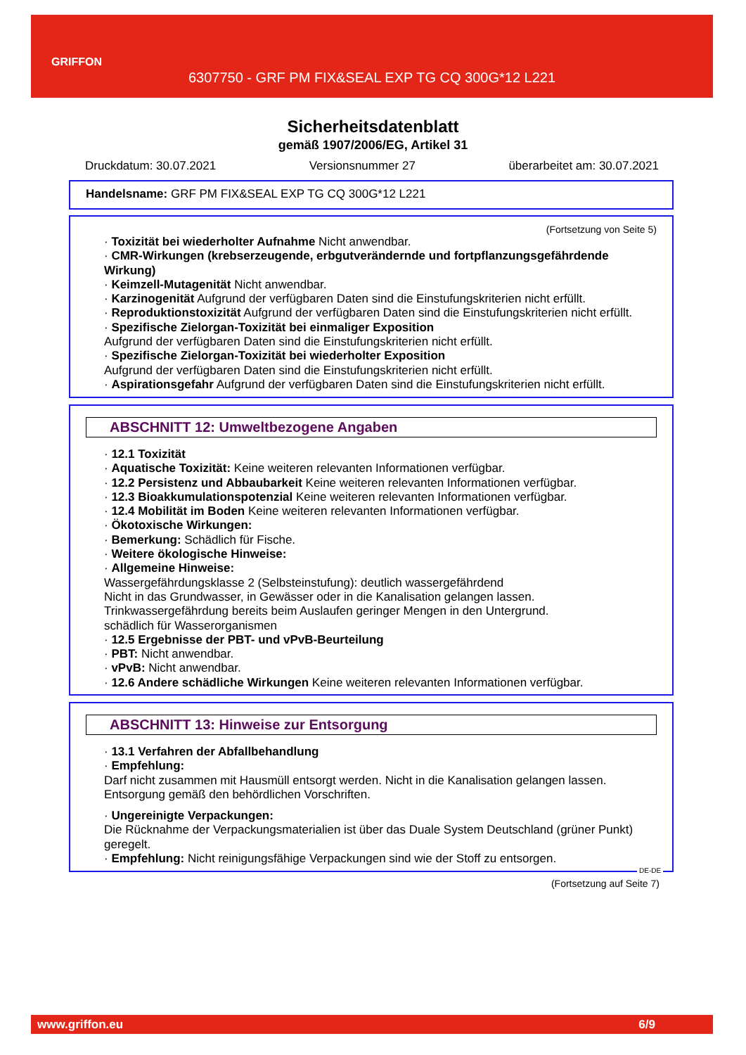GRIFFON
6307750 - GRF PM FIX&SEAL EXP TG CQ 300G*12 L221
Sicherheitsdatenblatt
gemäß 1907/2006/EG, Artikel 31
Druckdatum: 30.07.2021 Versionsnummer 27 überarbeitet am: 30.07.2021
Handelsname: GRF PM FIX&SEAL EXP TG CQ 300G*12 L221
(Fortsetzung von Seite 5)
· Toxizität bei wiederholter Aufnahme Nicht anwendbar.
· CMR-Wirkungen (krebserzeugende, erbgutverändernde und fortpflanzungsgefährdende Wirkung)
· Keimzell-Mutagenität Nicht anwendbar.
· Karzinogenität Aufgrund der verfügbaren Daten sind die Einstufungskriterien nicht erfüllt.
· Reproduktionstoxizität Aufgrund der verfügbaren Daten sind die Einstufungskriterien nicht erfüllt.
· Spezifische Zielorgan-Toxizität bei einmaliger Exposition
Aufgrund der verfügbaren Daten sind die Einstufungskriterien nicht erfüllt.
· Spezifische Zielorgan-Toxizität bei wiederholter Exposition
Aufgrund der verfügbaren Daten sind die Einstufungskriterien nicht erfüllt.
· Aspirationsgefahr Aufgrund der verfügbaren Daten sind die Einstufungskriterien nicht erfüllt.
ABSCHNITT 12: Umweltbezogene Angaben
· 12.1 Toxizität
· Aquatische Toxizität: Keine weiteren relevanten Informationen verfügbar.
· 12.2 Persistenz und Abbaubarkeit Keine weiteren relevanten Informationen verfügbar.
· 12.3 Bioakkumulationspotenzial Keine weiteren relevanten Informationen verfügbar.
· 12.4 Mobilität im Boden Keine weiteren relevanten Informationen verfügbar.
· Ökotoxische Wirkungen:
· Bemerkung: Schädlich für Fische.
· Weitere ökologische Hinweise:
· Allgemeine Hinweise:
Wassergefährdungsklasse 2 (Selbsteinstufung): deutlich wassergefährdend
Nicht in das Grundwasser, in Gewässer oder in die Kanalisation gelangen lassen.
Trinkwassergefährdung bereits beim Auslaufen geringer Mengen in den Untergrund.
schädlich für Wasserorganismen
· 12.5 Ergebnisse der PBT- und vPvB-Beurteilung
· PBT: Nicht anwendbar.
· vPvB: Nicht anwendbar.
· 12.6 Andere schädliche Wirkungen Keine weiteren relevanten Informationen verfügbar.
ABSCHNITT 13: Hinweise zur Entsorgung
· 13.1 Verfahren der Abfallbehandlung
· Empfehlung:
Darf nicht zusammen mit Hausmüll entsorgt werden. Nicht in die Kanalisation gelangen lassen.
Entsorgung gemäß den behördlichen Vorschriften.
· Ungereinigte Verpackungen:
Die Rücknahme der Verpackungsmaterialien ist über das Duale System Deutschland (grüner Punkt) geregelt.
· Empfehlung: Nicht reinigungsfähige Verpackungen sind wie der Stoff zu entsorgen.
DE-DE
(Fortsetzung auf Seite 7)
www.griffon.eu 6/9